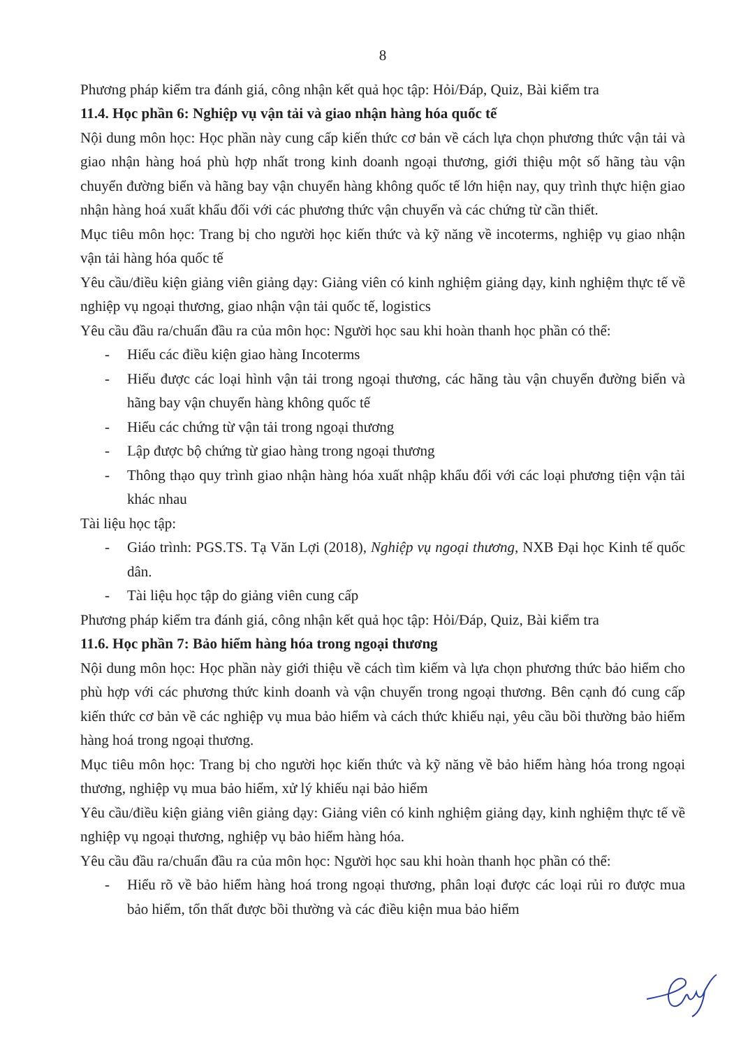8
Phương pháp kiểm tra đánh giá, công nhận kết quả học tập: Hỏi/Đáp, Quiz, Bài kiểm tra
11.4. Học phần 6: Nghiệp vụ vận tải và giao nhận hàng hóa quốc tế
Nội dung môn học: Học phần này cung cấp kiến thức cơ bản về cách lựa chọn phương thức vận tải và giao nhận hàng hoá phù hợp nhất trong kinh doanh ngoại thương, giới thiệu một số hãng tàu vận chuyển đường biển và hãng bay vận chuyển hàng không quốc tế lớn hiện nay, quy trình thực hiện giao nhận hàng hoá xuất khẩu đối với các phương thức vận chuyển và các chứng từ cần thiết.
Mục tiêu môn học: Trang bị cho người học kiến thức và kỹ năng về incoterms, nghiệp vụ giao nhận vận tải hàng hóa quốc tế
Yêu cầu/điều kiện giảng viên giảng dạy: Giảng viên có kinh nghiệm giảng dạy, kinh nghiệm thực tế về nghiệp vụ ngoại thương, giao nhận vận tải quốc tế, logistics
Yêu cầu đầu ra/chuẩn đầu ra của môn học: Người học sau khi hoàn thanh học phần có thể:
- Hiểu các điều kiện giao hàng Incoterms
- Hiểu được các loại hình vận tải trong ngoại thương, các hãng tàu vận chuyển đường biển và hãng bay vận chuyển hàng không quốc tế
- Hiểu các chứng từ vận tải trong ngoại thương
- Lập được bộ chứng từ giao hàng trong ngoại thương
- Thông thạo quy trình giao nhận hàng hóa xuất nhập khẩu đối với các loại phương tiện vận tải khác nhau
Tài liệu học tập:
- Giáo trình: PGS.TS. Tạ Văn Lợi (2018), Nghiệp vụ ngoại thương, NXB Đại học Kinh tế quốc dân.
- Tài liệu học tập do giảng viên cung cấp
Phương pháp kiểm tra đánh giá, công nhận kết quả học tập: Hỏi/Đáp, Quiz, Bài kiểm tra
11.6. Học phần 7: Bảo hiểm hàng hóa trong ngoại thương
Nội dung môn học: Học phần này giới thiệu về cách tìm kiếm và lựa chọn phương thức bảo hiểm cho phù hợp với các phương thức kinh doanh và vận chuyển trong ngoại thương. Bên cạnh đó cung cấp kiến thức cơ bản về các nghiệp vụ mua bảo hiểm và cách thức khiếu nại, yêu cầu bồi thường bảo hiểm hàng hoá trong ngoại thương.
Mục tiêu môn học: Trang bị cho người học kiến thức và kỹ năng về bảo hiểm hàng hóa trong ngoại thương, nghiệp vụ mua bảo hiểm, xử lý khiếu nại bảo hiểm
Yêu cầu/điều kiện giảng viên giảng dạy: Giảng viên có kinh nghiệm giảng dạy, kinh nghiệm thực tế về nghiệp vụ ngoại thương, nghiệp vụ bảo hiểm hàng hóa.
Yêu cầu đầu ra/chuẩn đầu ra của môn học: Người học sau khi hoàn thanh học phần có thể:
- Hiểu rõ về bảo hiểm hàng hoá trong ngoại thương, phân loại được các loại rủi ro được mua bảo hiểm, tổn thất được bồi thường và các điều kiện mua bảo hiểm